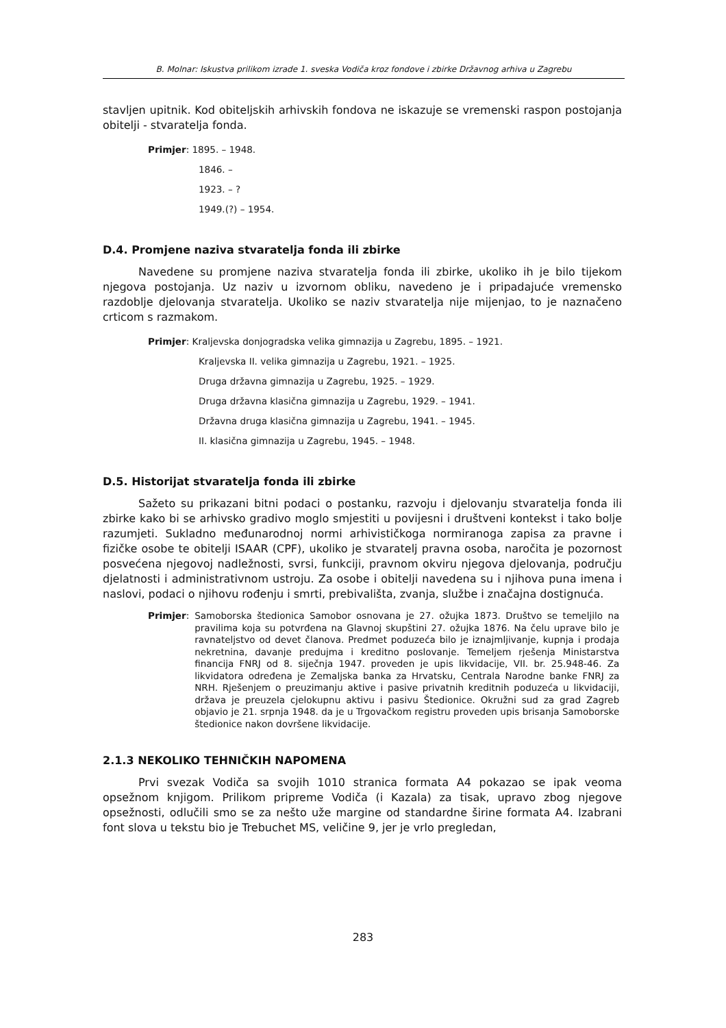B. Molnar: Iskustva prilikom izrade 1. sveska Vodiča kroz fondove i zbirke Državnog arhiva u Zagrebu
stavljen upitnik. Kod obiteljskih arhivskih fondova ne iskazuje se vremenski raspon postojanja obitelji - stvaratelja fonda.
Primjer: 1895. – 1948.
1846. –
1923. – ?
1949.(?) – 1954.
D.4. Promjene naziva stvaratelja fonda ili zbirke
Navedene su promjene naziva stvaratelja fonda ili zbirke, ukoliko ih je bilo tijekom njegova postojanja. Uz naziv u izvornom obliku, navedeno je i pripadajuće vremensko razdoblje djelovanja stvaratelja. Ukoliko se naziv stvaratelja nije mijenjao, to je naznačeno crticom s razmakom.
Primjer: Kraljevska donjogradska velika gimnazija u Zagrebu, 1895. – 1921.
Kraljevska II. velika gimnazija u Zagrebu, 1921. – 1925.
Druga državna gimnazija u Zagrebu, 1925. – 1929.
Druga državna klasična gimnazija u Zagrebu, 1929. – 1941.
Državna druga klasična gimnazija u Zagrebu, 1941. – 1945.
II. klasična gimnazija u Zagrebu, 1945. – 1948.
D.5. Historijat stvaratelja fonda ili zbirke
Sažeto su prikazani bitni podaci o postanku, razvoju i djelovanju stvaratelja fonda ili zbirke kako bi se arhivsko gradivo moglo smjestiti u povijesni i društveni kontekst i tako bolje razumjeti. Sukladno međunarodnoj normi arhivističkoga normiranoga zapisa za pravne i fizičke osobe te obitelji ISAAR (CPF), ukoliko je stvaratelj pravna osoba, naročita je pozornost posvećena njegovoj nadležnosti, svrsi, funkciji, pravnom okviru njegova djelovanja, području djelatnosti i administrativnom ustroju. Za osobe i obitelji navedena su i njihova puna imena i naslovi, podaci o njihovu rođenju i smrti, prebivališta, zvanja, službe i značajna dostignuća.
Primjer:
Samoborska štedionica Samobor osnovana je 27. ožujka 1873. Društvo se temeljilo na pravilima koja su potvrđena na Glavnoj skupštini 27. ožujka 1876. Na čelu uprave bilo je ravnateljstvo od devet članova. Predmet poduzeća bilo je iznajmljivanje, kupnja i prodaja nekretnina, davanje predujma i kreditno poslovanje. Temeljem rješenja Ministarstva financija FNRJ od 8. siječnja 1947. proveden je upis likvidacije, VII. br. 25.948-46. Za likvidatora određena je Zemaljska banka za Hrvatsku, Centrala Narodne banke FNRJ za NRH. Rješenjem o preuzimanju aktive i pasive privatnih kreditnih poduzeća u likvidaciji, država je preuzela cjelokupnu aktivu i pasivu Štedionice. Okružni sud za grad Zagreb objavio je 21. srpnja 1948. da je u Trgovačkom registru proveden upis brisanja Samoborske štedionice nakon dovršene likvidacije.
2.1.3 NEKOLIKO TEHNIČKIH NAPOMENA
Prvi svezak Vodiča sa svojih 1010 stranica formata A4 pokazao se ipak veoma opsežnom knjigom. Prilikom pripreme Vodiča (i Kazala) za tisak, upravo zbog njegove opsežnosti, odlučili smo se za nešto uže margine od standardne širine formata A4. Izabrani font slova u tekstu bio je Trebuchet MS, veličine 9, jer je vrlo pregledan,
283